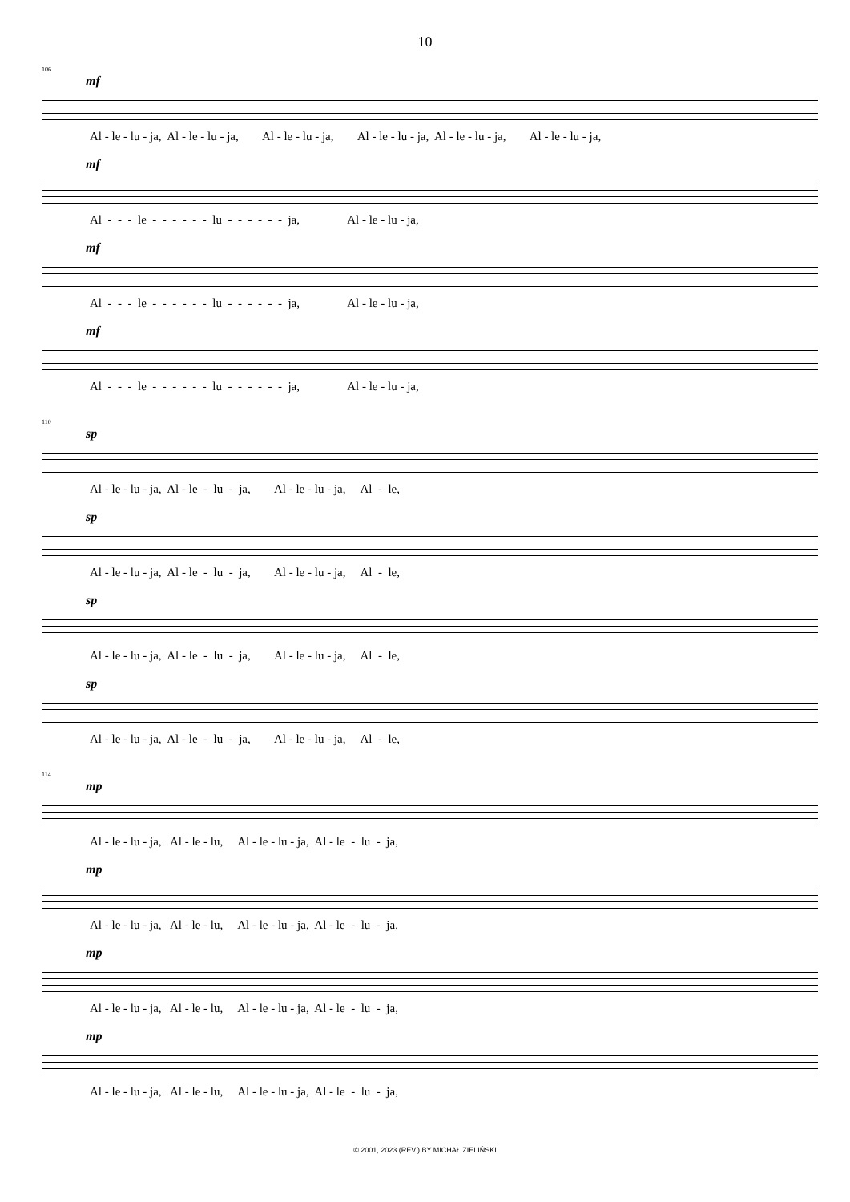10
106
mf
Al - le - lu - ja, Al - le - lu - ja, Al - le - lu - ja, Al - le - lu - ja, Al - le - lu - ja, Al - le - lu - ja,
mf
Al - - - le - - - - - - lu - - - - - - ja, Al - le - lu - ja,
mf
Al - - - le - - - - - - lu - - - - - - ja, Al - le - lu - ja,
mf
Al - - - le - - - - - - lu - - - - - - ja, Al - le - lu - ja,
110
sp
Al - le - lu - ja, Al - le - lu - ja, Al - le - lu - ja, Al - le,
sp
Al - le - lu - ja, Al - le - lu - ja, Al - le - lu - ja, Al - le,
sp
Al - le - lu - ja, Al - le - lu - ja, Al - le - lu - ja, Al - le,
sp
Al - le - lu - ja, Al - le - lu - ja, Al - le - lu - ja, Al - le,
114
mp
Al - le - lu - ja, Al - le - lu, Al - le - lu - ja, Al - le - lu - ja,
mp
Al - le - lu - ja, Al - le - lu, Al - le - lu - ja, Al - le - lu - ja,
mp
Al - le - lu - ja, Al - le - lu, Al - le - lu - ja, Al - le - lu - ja,
mp
Al - le - lu - ja, Al - le - lu, Al - le - lu - ja, Al - le - lu - ja,
© 2001, 2023 (REV.) BY MICHAŁ ZIELIŃSKI